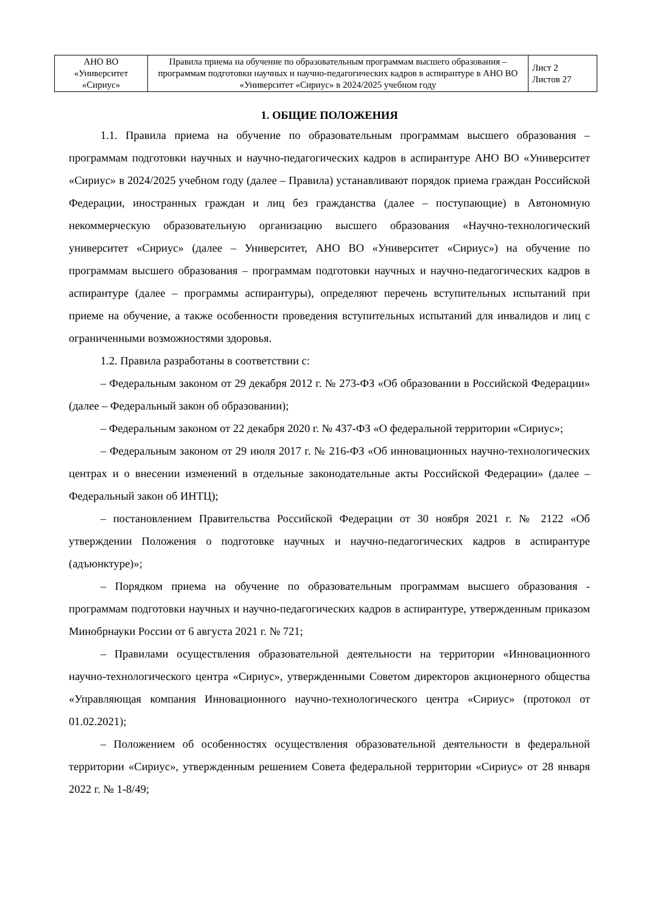| АНО ВО «Университет «Сириус» | Правила приема на обучение по образовательным программам высшего образования – программам подготовки научных и научно-педагогических кадров в аспирантуре в АНО ВО «Университет «Сириус» в 2024/2025 учебном году | Лист 2 Листов 27 |
1. ОБЩИЕ ПОЛОЖЕНИЯ
1.1. Правила приема на обучение по образовательным программам высшего образования – программам подготовки научных и научно-педагогических кадров в аспирантуре АНО ВО «Университет «Сириус» в 2024/2025 учебном году (далее – Правила) устанавливают порядок приема граждан Российской Федерации, иностранных граждан и лиц без гражданства (далее – поступающие) в Автономную некоммерческую образовательную организацию высшего образования «Научно-технологический университет «Сириус» (далее – Университет, АНО ВО «Университет «Сириус») на обучение по программам высшего образования – программам подготовки научных и научно-педагогических кадров в аспирантуре (далее – программы аспирантуры), определяют перечень вступительных испытаний при приеме на обучение, а также особенности проведения вступительных испытаний для инвалидов и лиц с ограниченными возможностями здоровья.
1.2. Правила разработаны в соответствии с:
– Федеральным законом от 29 декабря 2012 г. № 273-ФЗ «Об образовании в Российской Федерации» (далее – Федеральный закон об образовании);
– Федеральным законом от 22 декабря 2020 г. № 437-ФЗ «О федеральной территории «Сириус»;
– Федеральным законом от 29 июля 2017 г. № 216-ФЗ «Об инновационных научно-технологических центрах и о внесении изменений в отдельные законодательные акты Российской Федерации» (далее – Федеральный закон об ИНТЦ);
– постановлением Правительства Российской Федерации от 30 ноября 2021 г. № 2122 «Об утверждении Положения о подготовке научных и научно-педагогических кадров в аспирантуре (адъюнктуре)»;
– Порядком приема на обучение по образовательным программам высшего образования - программам подготовки научных и научно-педагогических кадров в аспирантуре, утвержденным приказом Минобрнауки России от 6 августа 2021 г. № 721;
– Правилами осуществления образовательной деятельности на территории «Инновационного научно-технологического центра «Сириус», утвержденными Советом директоров акционерного общества «Управляющая компания Инновационного научно-технологического центра «Сириус» (протокол от 01.02.2021);
– Положением об особенностях осуществления образовательной деятельности в федеральной территории «Сириус», утвержденным решением Совета федеральной территории «Сириус» от 28 января 2022 г. № 1-8/49;